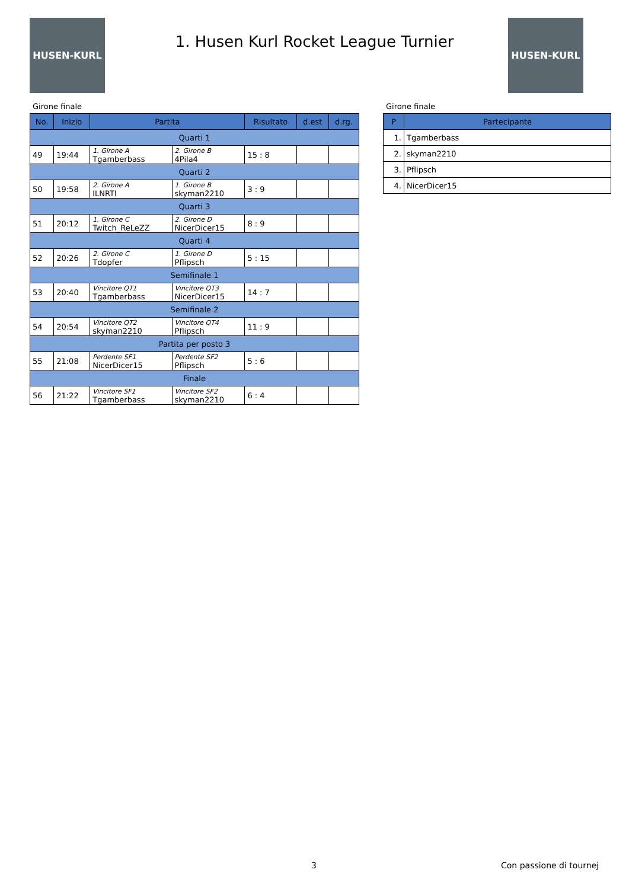HUSEN-KURL
1. Husen Kurl Rocket League Turnier
HUSEN-KURL
Girone finale
| No. | Inizio | Partita | | Risultato | d.est | d.rg. |
| --- | --- | --- | --- | --- | --- | --- |
| Quarti 1 | | | | | | |
| 49 | 19:44 | 1. Girone A Tgamberbass | 2. Girone B 4Pila4 | 15 : 8 | | |
| Quarti 2 | | | | | | |
| 50 | 19:58 | 2. Girone A ILNRTI | 1. Girone B skyman2210 | 3 : 9 | | |
| Quarti 3 | | | | | | |
| 51 | 20:12 | 1. Girone C Twitch_ReLeZZ | 2. Girone D NicerDicer15 | 8 : 9 | | |
| Quarti 4 | | | | | | |
| 52 | 20:26 | 2. Girone C Tdopfer | 1. Girone D Pflipsch | 5 : 15 | | |
| Semifinale 1 | | | | | | |
| 53 | 20:40 | Vincitore QT1 Tgamberbass | Vincitore QT3 NicerDicer15 | 14 : 7 | | |
| Semifinale 2 | | | | | | |
| 54 | 20:54 | Vincitore QT2 skyman2210 | Vincitore QT4 Pflipsch | 11 : 9 | | |
| Partita per posto 3 | | | | | | |
| 55 | 21:08 | Perdente SF1 NicerDicer15 | Perdente SF2 Pflipsch | 5 : 6 | | |
| Finale | | | | | | |
| 56 | 21:22 | Vincitore SF1 Tgamberbass | Vincitore SF2 skyman2210 | 6 : 4 | | |
Girone finale
| P | Partecipante |
| --- | --- |
| 1. | Tgamberbass |
| 2. | skyman2210 |
| 3. | Pflipsch |
| 4. | NicerDicer15 |
3 Con passione di tournej